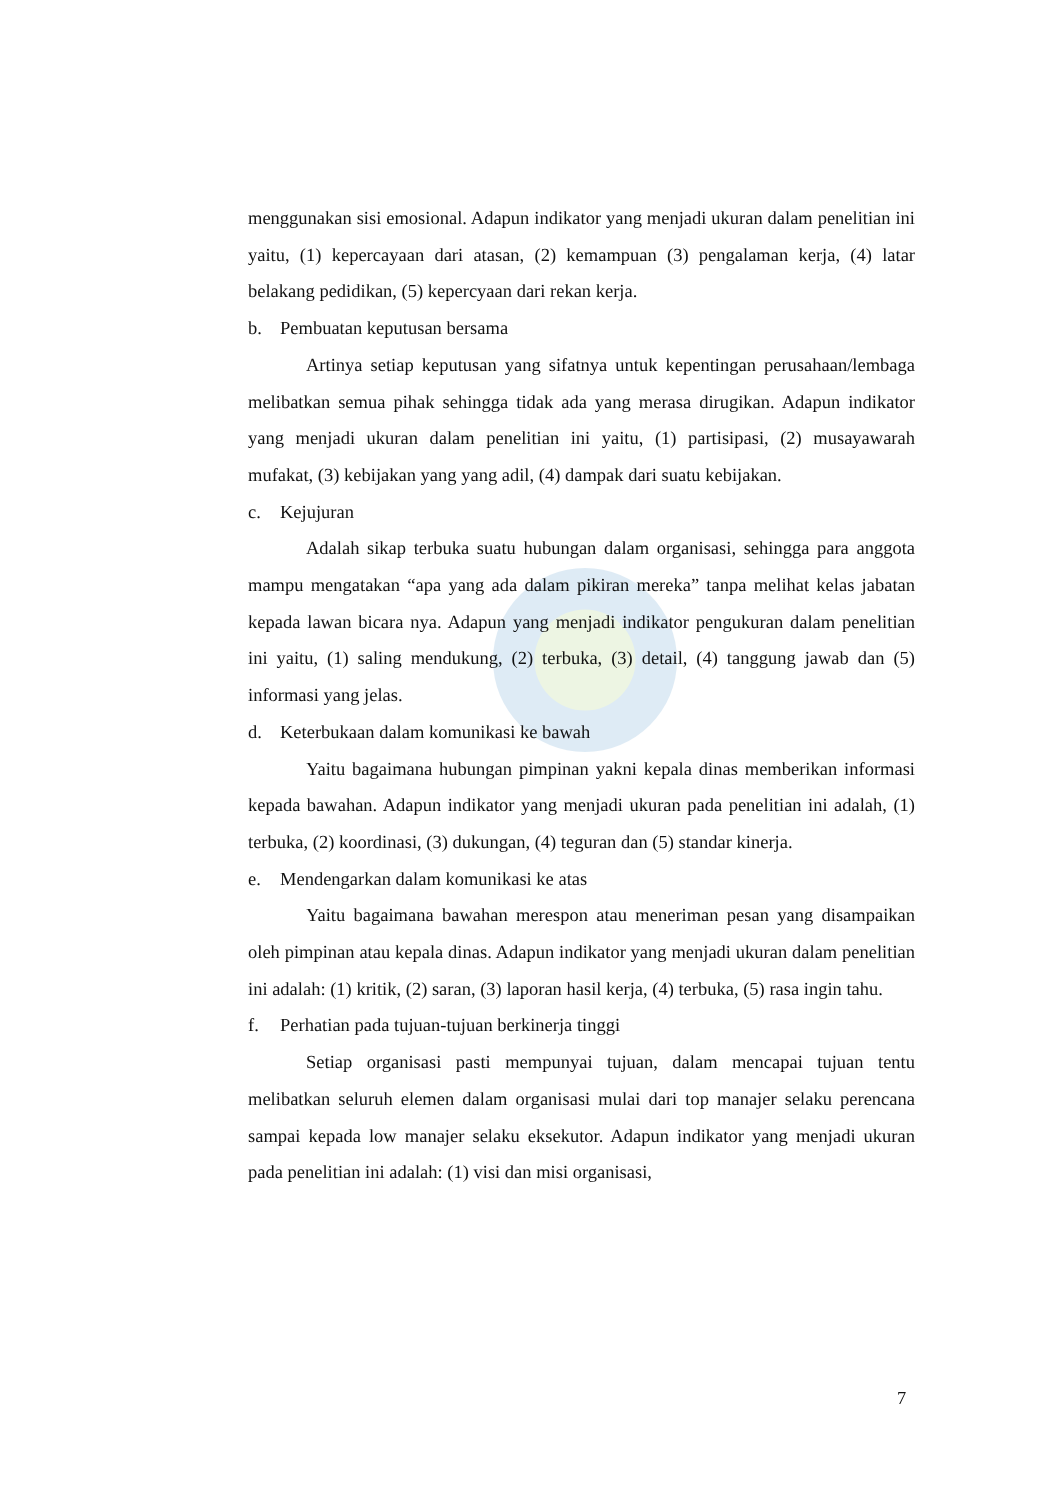menggunakan sisi emosional. Adapun indikator yang menjadi ukuran dalam penelitian ini yaitu, (1) kepercayaan dari atasan, (2) kemampuan (3) pengalaman kerja, (4) latar belakang pedidikan, (5) kepercyaan dari rekan kerja.
b. Pembuatan keputusan bersama
Artinya setiap keputusan yang sifatnya untuk kepentingan perusahaan/lembaga melibatkan semua pihak sehingga tidak ada yang merasa dirugikan. Adapun indikator yang menjadi ukuran dalam penelitian ini yaitu, (1) partisipasi, (2) musayawarah mufakat, (3) kebijakan yang yang adil, (4) dampak dari suatu kebijakan.
c. Kejujuran
Adalah sikap terbuka suatu hubungan dalam organisasi, sehingga para anggota mampu mengatakan “apa yang ada dalam pikiran mereka” tanpa melihat kelas jabatan kepada lawan bicara nya. Adapun yang menjadi indikator pengukuran dalam penelitian ini yaitu, (1) saling mendukung, (2) terbuka, (3) detail, (4) tanggung jawab dan (5) informasi yang jelas.
d. Keterbukaan dalam komunikasi ke bawah
Yaitu bagaimana hubungan pimpinan yakni kepala dinas memberikan informasi kepada bawahan. Adapun indikator yang menjadi ukuran pada penelitian ini adalah, (1) terbuka, (2) koordinasi, (3) dukungan, (4) teguran dan (5) standar kinerja.
e. Mendengarkan dalam komunikasi ke atas
Yaitu bagaimana bawahan merespon atau meneriman pesan yang disampaikan oleh pimpinan atau kepala dinas. Adapun indikator yang menjadi ukuran dalam penelitian ini adalah: (1) kritik, (2) saran, (3) laporan hasil kerja, (4) terbuka, (5) rasa ingin tahu.
f. Perhatian pada tujuan-tujuan berkinerja tinggi
Setiap organisasi pasti mempunyai tujuan, dalam mencapai tujuan tentu melibatkan seluruh elemen dalam organisasi mulai dari top manajer selaku perencana sampai kepada low manajer selaku eksekutor. Adapun indikator yang menjadi ukuran pada penelitian ini adalah: (1) visi dan misi organisasi,
7